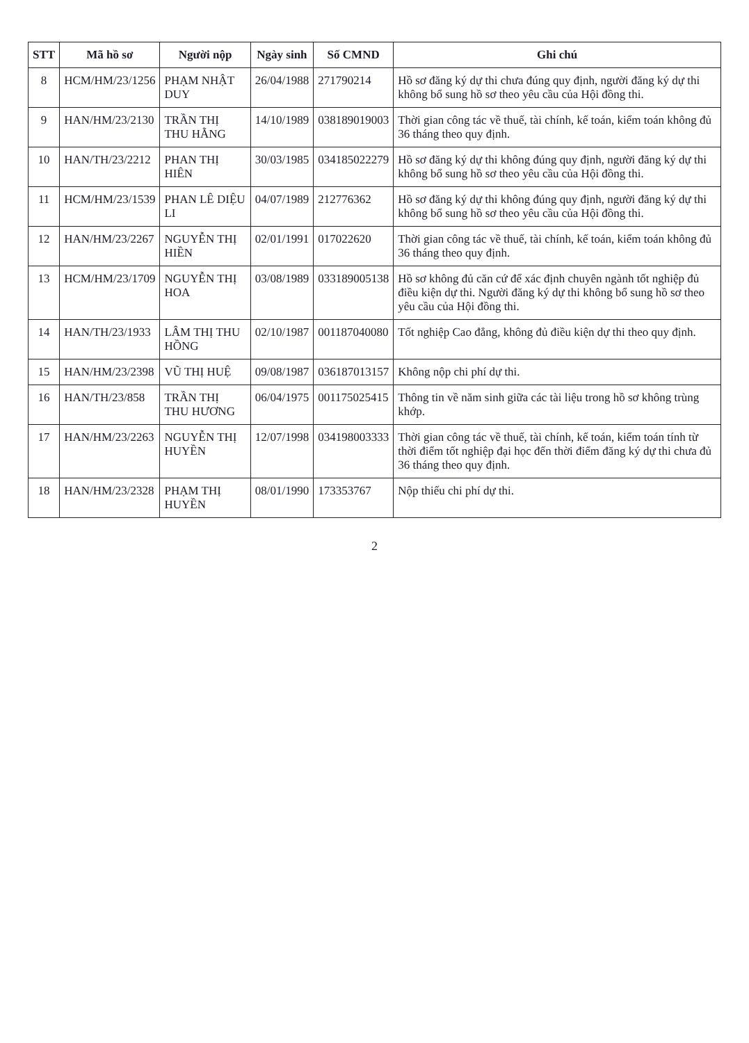| STT | Mã hồ sơ | Người nộp | Ngày sinh | Số CMND | Ghi chú |
| --- | --- | --- | --- | --- | --- |
| 8 | HCM/HM/23/1256 | PHẠM NHẬT DUY | 26/04/1988 | 271790214 | Hồ sơ đăng ký dự thi chưa đúng quy định, người đăng ký dự thi không bổ sung hồ sơ theo yêu cầu của Hội đồng thi. |
| 9 | HAN/HM/23/2130 | TRẦN THỊ THU HẰNG | 14/10/1989 | 038189019003 | Thời gian công tác về thuế, tài chính, kế toán, kiểm toán không đủ 36 tháng theo quy định. |
| 10 | HAN/TH/23/2212 | PHAN THỊ HIÊN | 30/03/1985 | 034185022279 | Hồ sơ đăng ký dự thi không đúng quy định, người đăng ký dự thi không bổ sung hồ sơ theo yêu cầu của Hội đồng thi. |
| 11 | HCM/HM/23/1539 | PHAN LÊ DIỆU LI | 04/07/1989 | 212776362 | Hồ sơ đăng ký dự thi không đúng quy định, người đăng ký dự thi không bổ sung hồ sơ theo yêu cầu của Hội đồng thi. |
| 12 | HAN/HM/23/2267 | NGUYỄN THỊ HIỀN | 02/01/1991 | 017022620 | Thời gian công tác về thuế, tài chính, kế toán, kiểm toán không đủ 36 tháng theo quy định. |
| 13 | HCM/HM/23/1709 | NGUYỄN THỊ HOA | 03/08/1989 | 033189005138 | Hồ sơ không đủ căn cứ để xác định chuyên ngành tốt nghiệp đủ điều kiện dự thi. Người đăng ký dự thi không bổ sung hồ sơ theo yêu cầu của Hội đồng thi. |
| 14 | HAN/TH/23/1933 | LÂM THỊ THU HỒNG | 02/10/1987 | 001187040080 | Tốt nghiệp Cao đẳng, không đủ điều kiện dự thi theo quy định. |
| 15 | HAN/HM/23/2398 | VŨ THỊ HUỆ | 09/08/1987 | 036187013157 | Không nộp chi phí dự thi. |
| 16 | HAN/TH/23/858 | TRẦN THỊ THU HƯƠNG | 06/04/1975 | 001175025415 | Thông tin về năm sinh giữa các tài liệu trong hồ sơ không trùng khớp. |
| 17 | HAN/HM/23/2263 | NGUYỄN THỊ HUYỀN | 12/07/1998 | 034198003333 | Thời gian công tác về thuế, tài chính, kế toán, kiểm toán tính từ thời điểm tốt nghiệp đại học đến thời điểm đăng ký dự thi chưa đủ 36 tháng theo quy định. |
| 18 | HAN/HM/23/2328 | PHẠM THỊ HUYỀN | 08/01/1990 | 173353767 | Nộp thiếu chi phí dự thi. |
2